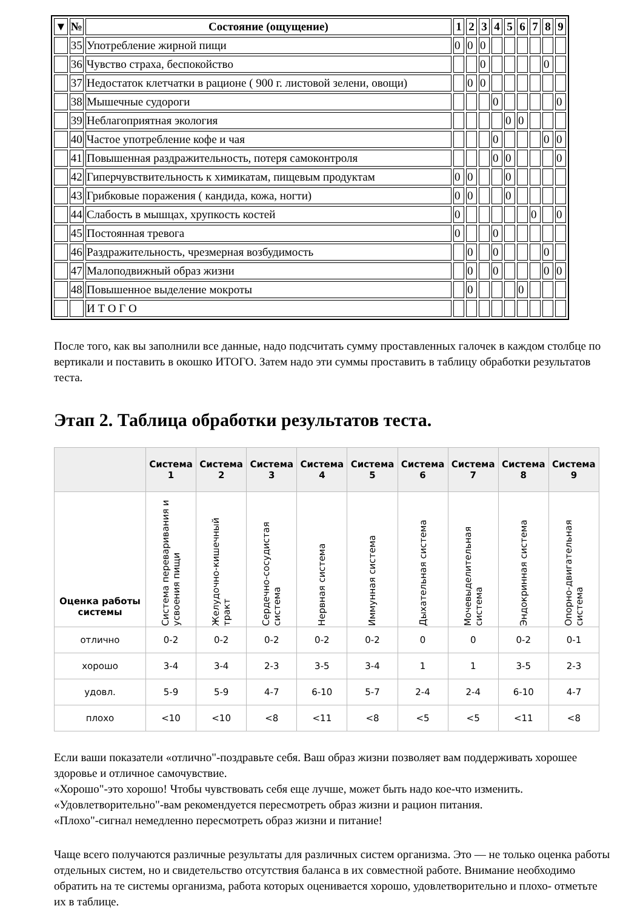| ▼ | № | Состояние (ощущение) | 1 | 2 | 3 | 4 | 5 | 6 | 7 | 8 | 9 |
| --- | --- | --- | --- | --- | --- | --- | --- | --- | --- | --- | --- |
| | 35 | Употребление жирной пищи | 0 | 0 | 0 | | | | | | |
| | 36 | Чувство страха, беспокойство | | | 0 | | | | | 0 | |
| | 37 | Недостаток клетчатки в рационе ( 900 г. листовой зелени, овощи) | | 0 | 0 | | | | | | |
| | 38 | Мышечные судороги | | | | 0 | | | | | 0 |
| | 39 | Неблагоприятная экология | | | | | 0 | 0 | | | |
| | 40 | Частое употребление кофе и чая | | | | 0 | | | | 0 | 0 |
| | 41 | Повышенная раздражительность, потеря самоконтроля | | | | 0 | 0 | | | | 0 |
| | 42 | Гиперчувствительность к химикатам, пищевым продуктам | 0 | 0 | | | 0 | | | | |
| | 43 | Грибковые поражения ( кандида, кожа, ногти) | 0 | 0 | | | 0 | | | | |
| | 44 | Слабость в мышцах, хрупкость костей | 0 | | | | | | 0 | | 0 |
| | 45 | Постоянная тревога | 0 | | | 0 | | | | | |
| | 46 | Раздражительность, чрезмерная возбудимость | | 0 | | 0 | | | | 0 | |
| | 47 | Малоподвижный образ жизни | | 0 | | 0 | | | | 0 | 0 |
| | 48 | Повышенное выделение мокроты | | 0 | | | | 0 | | | |
| | | И Т О Г О | | | | | | | | | |
После того, как вы заполнили все данные, надо подсчитать сумму проставленных галочек в каждом столбце по вертикали и поставить в окошко ИТОГО. Затем надо эти суммы проставить в таблицу обработки результатов теста.
Этап 2. Таблица обработки результатов теста.
| | Система 1 | Система 2 | Система 3 | Система 4 | Система 5 | Система 6 | Система 7 | Система 8 | Система 9 |
| --- | --- | --- | --- | --- | --- | --- | --- | --- | --- |
| Оценка работы системы | Система переваривания и усвоения пищи | Желудочно-кишечный тракт | Сердечно-сосудистая система | Нервная система | Иммунная система | Дыхательная система | Мочевыделительная система | Эндокринная система | Опорно-двигательная система |
| отлично | 0-2 | 0-2 | 0-2 | 0-2 | 0-2 | 0 | 0 | 0-2 | 0-1 |
| хорошо | 3-4 | 3-4 | 2-3 | 3-5 | 3-4 | 1 | 1 | 3-5 | 2-3 |
| удовл. | 5-9 | 5-9 | 4-7 | 6-10 | 5-7 | 2-4 | 2-4 | 6-10 | 4-7 |
| плохо | <10 | <10 | <8 | <11 | <8 | <5 | <5 | <11 | <8 |
Если ваши показатели «отлично"-поздравьте себя. Ваш образ жизни позволяет вам поддерживать хорошее здоровье и отличное самочувствие.
«Хорошо"-это хорошо! Чтобы чувствовать себя еще лучше, может быть надо кое-что изменить.
«Удовлетворительно"-вам рекомендуется пересмотреть образ жизни и рацион питания.
«Плохо"-сигнал немедленно пересмотреть образ жизни и питание!
Чаще всего получаются различные результаты для различных систем организма. Это — не только оценка работы отдельных систем, но и свидетельство отсутствия баланса в их совместной работе. Внимание необходимо обратить на те системы организма, работа которых оценивается хорошо, удовлетворительно и плохо- отметьте их в таблице.